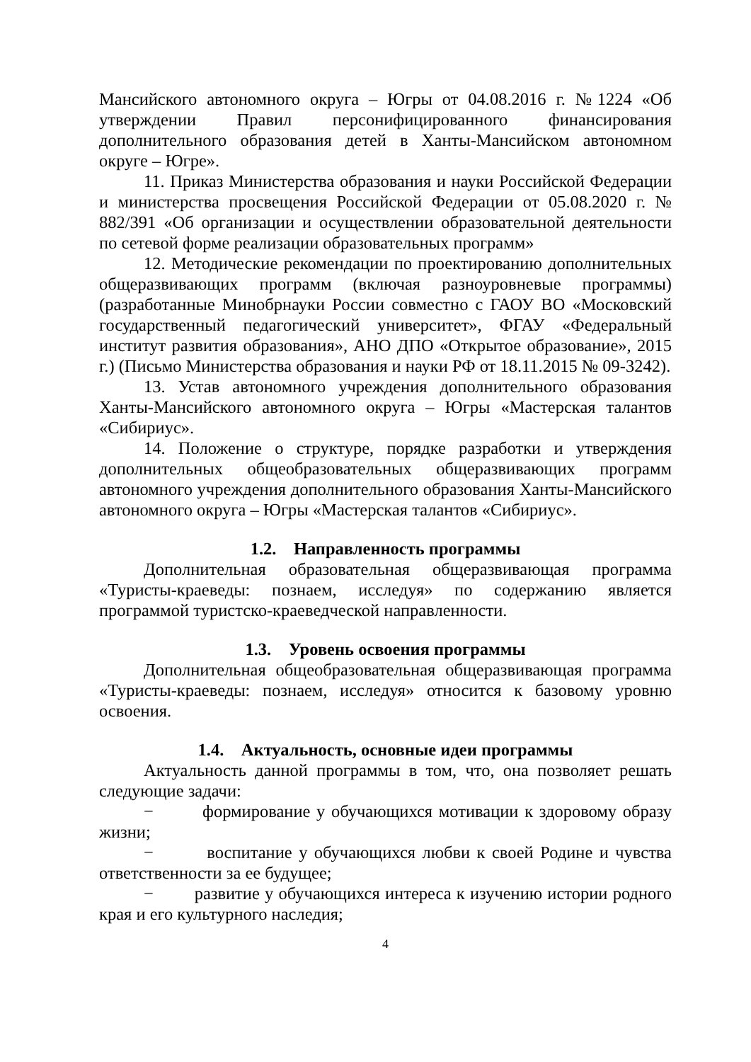Мансийского автономного округа – Югры от 04.08.2016 г. №1224 «Об утверждении Правил персонифицированного финансирования дополнительного образования детей в Ханты-Мансийском автономном округе – Югре».
11. Приказ Министерства образования и науки Российской Федерации и министерства просвещения Российской Федерации от 05.08.2020 г. № 882/391 «Об организации и осуществлении образовательной деятельности по сетевой форме реализации образовательных программ»
12. Методические рекомендации по проектированию дополнительных общеразвивающих программ (включая разноуровневые программы) (разработанные Минобрнауки России совместно с ГАОУ ВО «Московский государственный педагогический университет», ФГАУ «Федеральный институт развития образования», АНО ДПО «Открытое образование», 2015 г.) (Письмо Министерства образования и науки РФ от 18.11.2015 № 09-3242).
13. Устав автономного учреждения дополнительного образования Ханты-Мансийского автономного округа – Югры «Мастерская талантов «Сибириус».
14. Положение о структуре, порядке разработки и утверждения дополнительных общеобразовательных общеразвивающих программ автономного учреждения дополнительного образования Ханты-Мансийского автономного округа – Югры «Мастерская талантов «Сибириус».
1.2. Направленность программы
Дополнительная образовательная общеразвивающая программа «Туристы-краеведы: познаем, исследуя» по содержанию является программой туристско-краеведческой направленности.
1.3. Уровень освоения программы
Дополнительная общеобразовательная общеразвивающая программа «Туристы-краеведы: познаем, исследуя» относится к базовому уровню освоения.
1.4. Актуальность, основные идеи программы
Актуальность данной программы в том, что, она позволяет решать следующие задачи:
− формирование у обучающихся мотивации к здоровому образу жизни;
− воспитание у обучающихся любви к своей Родине и чувства ответственности за ее будущее;
− развитие у обучающихся интереса к изучению истории родного края и его культурного наследия;
4